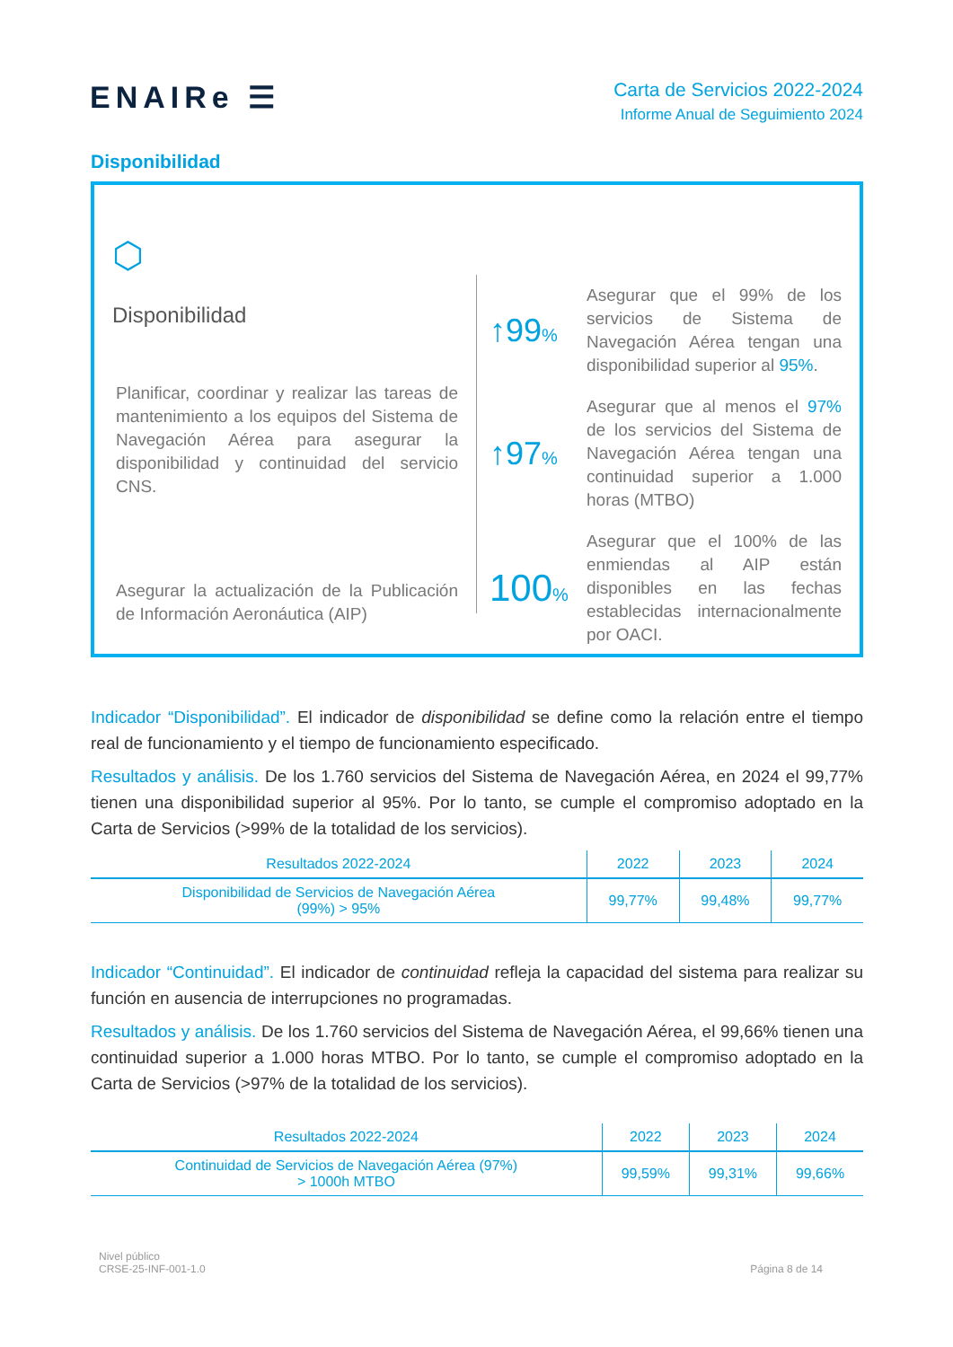ENAIRe ☰
Carta de Servicios 2022-2024
Informe Anual de Seguimiento 2024
Disponibilidad
⬡
Disponibilidad
Planificar, coordinar y realizar las tareas de mantenimiento a los equipos del Sistema de Navegación Aérea para asegurar la disponibilidad y continuidad del servicio CNS.
Asegurar la actualización de la Publicación de Información Aeronáutica (AIP)
↑99%
Asegurar que el 99% de los servicios de Sistema de Navegación Aérea tengan una disponibilidad superior al 95%.
↑97%
Asegurar que al menos el 97% de los servicios del Sistema de Navegación Aérea tengan una continuidad superior a 1.000 horas (MTBO)
100%
Asegurar que el 100% de las enmiendas al AIP están disponibles en las fechas establecidas internacionalmente por OACI.
Indicador “Disponibilidad”. El indicador de disponibilidad se define como la relación entre el tiempo real de funcionamiento y el tiempo de funcionamiento especificado.
Resultados y análisis. De los 1.760 servicios del Sistema de Navegación Aérea, en 2024 el 99,77% tienen una disponibilidad superior al 95%. Por lo tanto, se cumple el compromiso adoptado en la Carta de Servicios (>99% de la totalidad de los servicios).
| Resultados 2022-2024 | 2022 | 2023 | 2024 |
| --- | --- | --- | --- |
| Disponibilidad de Servicios de Navegación Aérea (99%) > 95% | 99,77% | 99,48% | 99,77% |
Indicador “Continuidad”. El indicador de continuidad refleja la capacidad del sistema para realizar su función en ausencia de interrupciones no programadas.
Resultados y análisis. De los 1.760 servicios del Sistema de Navegación Aérea, el 99,66% tienen una continuidad superior a 1.000 horas MTBO. Por lo tanto, se cumple el compromiso adoptado en la Carta de Servicios (>97% de la totalidad de los servicios).
| Resultados 2022-2024 | 2022 | 2023 | 2024 |
| --- | --- | --- | --- |
| Continuidad de Servicios de Navegación Aérea (97%) > 1000h MTBO | 99,59% | 99,31% | 99,66% |
Nivel público
CRSE-25-INF-001-1.0
Página 8 de 14